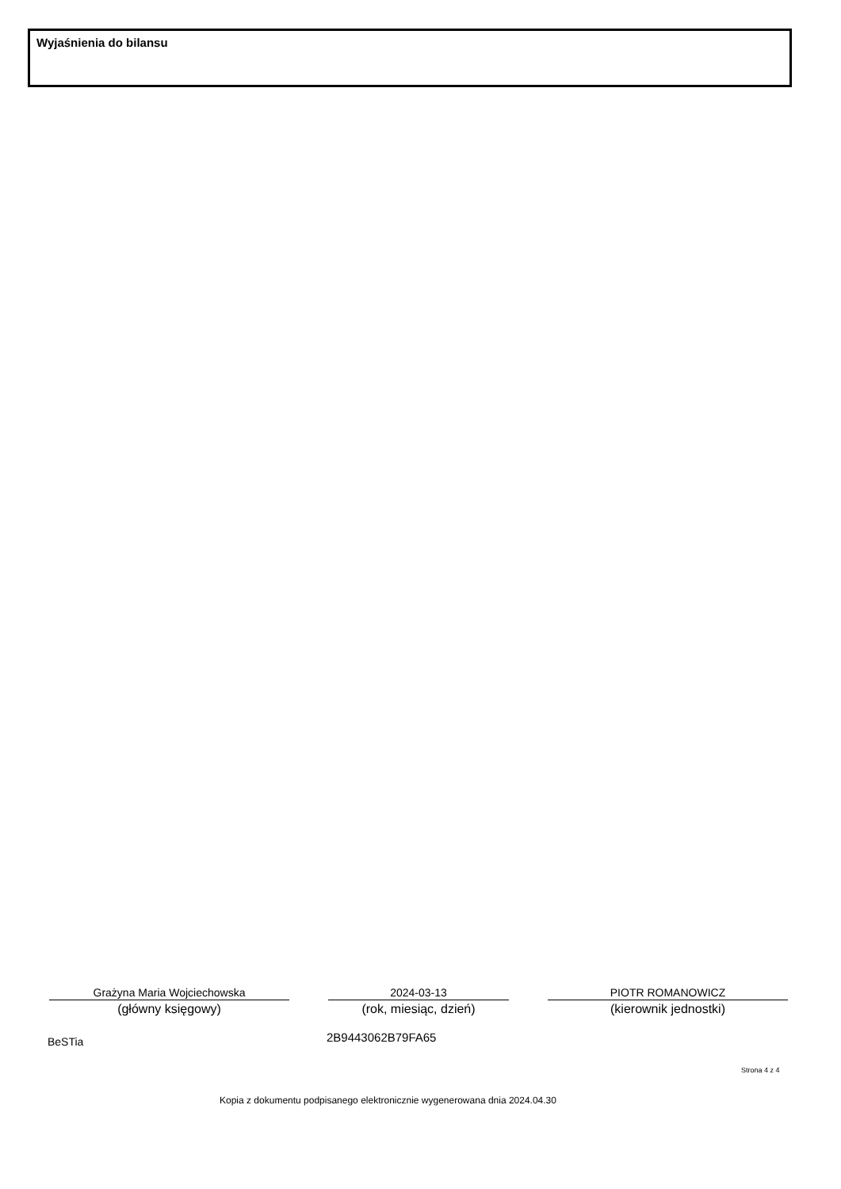Wyjaśnienia do bilansu
Grażyna Maria Wojciechowska
(główny księgowy)
2024-03-13
(rok, miesiąc, dzień)
PIOTR ROMANOWICZ
(kierownik jednostki)
BeSTia 2B9443062B79FA65
Strona 4 z 4
Kopia z dokumentu podpisanego elektronicznie wygenerowana dnia 2024.04.30